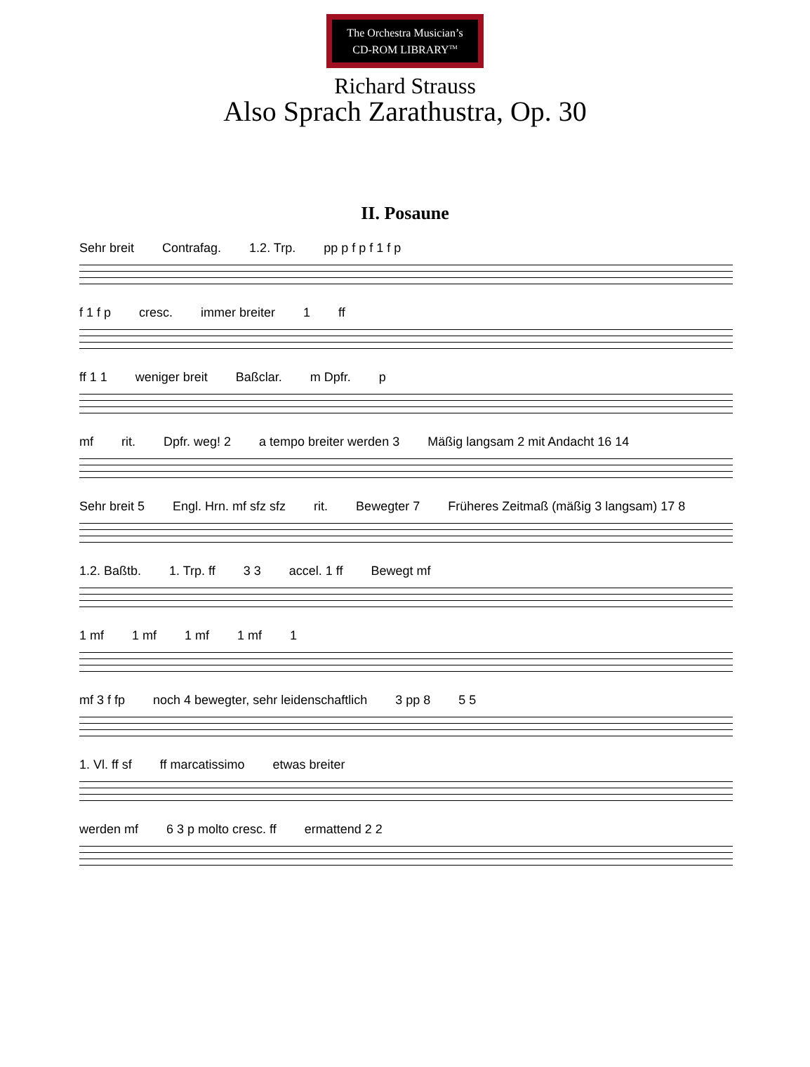The Orchestra Musician’s
CD-ROM LIBRARY<sup>TM</sup>
Richard Strauss
Also Sprach Zarathustra, Op. 30
II. Posaune
Sehr breit Contrafag. 1.2. Trp. pp p f p f 1 f p
f 1 f p cresc. immer breiter 1 ff
ff 1 1 weniger breit Baßclar. m Dpfr. p
mf rit. Dpfr. weg! 2 a tempo breiter werden 3 Mäßig langsam 2 mit Andacht 16 14
Sehr breit 5 Engl. Hrn. mf sfz sfz rit. Bewegter 7 Früheres Zeitmaß (mäßig 3 langsam) 17 8
1.2. Baßtb. 1. Trp. ff 3 3 accel. 1 ff Bewegt mf
1 mf 1 mf 1 mf 1 mf 1
mf 3 f fp noch 4 bewegter, sehr leidenschaftlich 3 pp 8 5 5
1. Vl. ff sf ff marcatissimo etwas breiter
werden mf 6 3 p molto cresc. ff ermattend 2 2